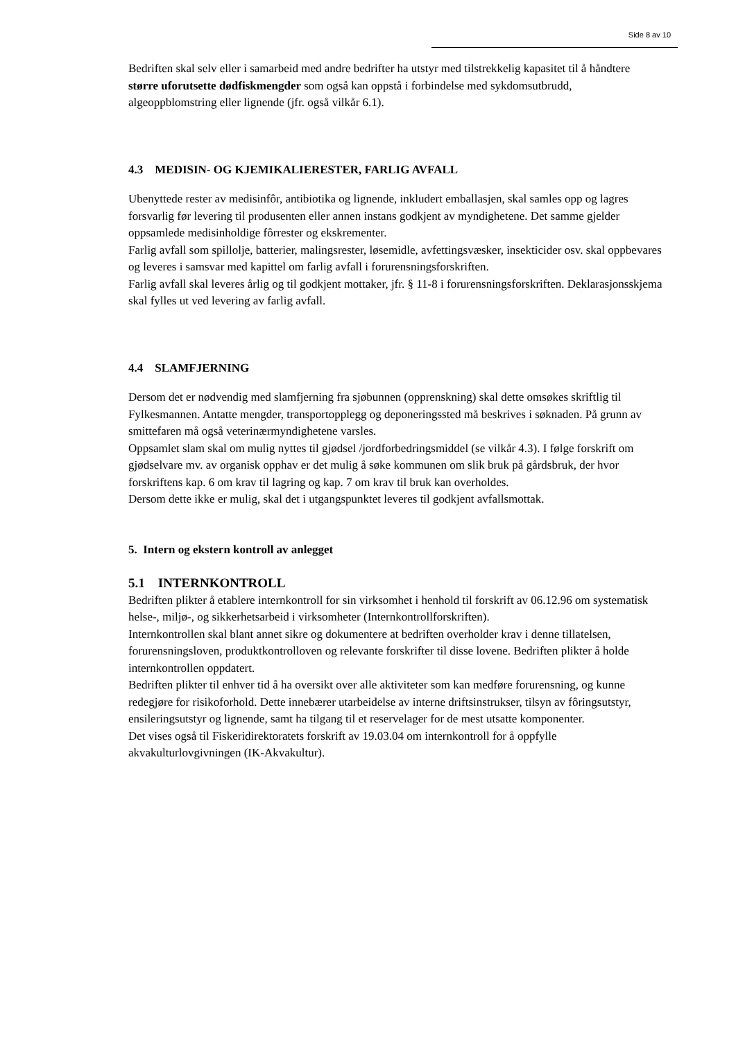Side 8 av 10
Bedriften skal selv eller i samarbeid med andre bedrifter ha utstyr med tilstrekkelig kapasitet til å håndtere større uforutsette dødfiskmengder som også kan oppstå i forbindelse med sykdomsutbrudd, algeoppblomstring eller lignende (jfr. også vilkår 6.1).
4.3 MEDISIN- OG KJEMIKALIERESTER, FARLIG AVFALL
Ubenyttede rester av medisinfôr, antibiotika og lignende, inkludert emballasjen, skal samles opp og lagres forsvarlig før levering til produsenten eller annen instans godkjent av myndighetene. Det samme gjelder oppsamlede medisinholdige fôrrester og ekskrementer.
Farlig avfall som spillolje, batterier, malingsrester, løsemidle, avfettingsvæsker, insekticider osv. skal oppbevares og leveres i samsvar med kapittel om farlig avfall i forurensningsforskriften.
Farlig avfall skal leveres årlig og til godkjent mottaker, jfr. § 11-8 i forurensningsforskriften. Deklarasjonsskjema skal fylles ut ved levering av farlig avfall.
4.4 SLAMFJERNING
Dersom det er nødvendig med slamfjerning fra sjøbunnen (opprenskning) skal dette omsøkes skriftlig til Fylkesmannen. Antatte mengder, transportopplegg og deponeringssted må beskrives i søknaden. På grunn av smittefaren må også veterinærmyndighetene varsles.
Oppsamlet slam skal om mulig nyttes til gjødsel /jordforbedringsmiddel (se vilkår 4.3). I følge forskrift om gjødselvare mv. av organisk opphav er det mulig å søke kommunen om slik bruk på gårdsbruk, der hvor forskriftens kap. 6 om krav til lagring og kap. 7 om krav til bruk kan overholdes.
Dersom dette ikke er mulig, skal det i utgangspunktet leveres til godkjent avfallsmottak.
5. Intern og ekstern kontroll av anlegget
5.1 INTERNKONTROLL
Bedriften plikter å etablere internkontroll for sin virksomhet i henhold til forskrift av 06.12.96 om systematisk helse-, miljø-, og sikkerhetsarbeid i virksomheter (Internkontrollforskriften).
Internkontrollen skal blant annet sikre og dokumentere at bedriften overholder krav i denne tillatelsen, forurensningsloven, produktkontrolloven og relevante forskrifter til disse lovene. Bedriften plikter å holde internkontrollen oppdatert.
Bedriften plikter til enhver tid å ha oversikt over alle aktiviteter som kan medføre forurensning, og kunne redegjøre for risikoforhold. Dette innebærer utarbeidelse av interne driftsinstrukser, tilsyn av fôringsutstyr, ensileringsutstyr og lignende, samt ha tilgang til et reservelager for de mest utsatte komponenter.
Det vises også til Fiskeridirektoratets forskrift av 19.03.04 om internkontroll for å oppfylle akvakulturlovgivningen (IK-Akvakultur).